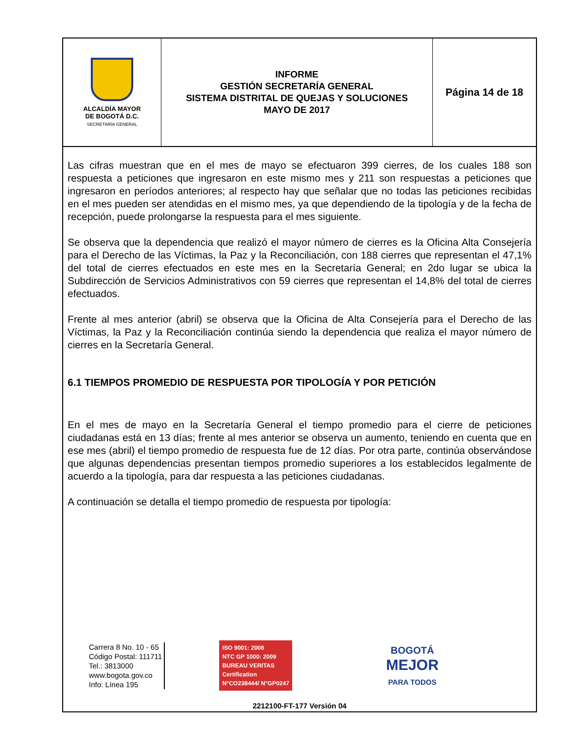| ALCALDÍA MAYOR DE BOGOTÁ D.C. SECRETARÍA GENERAL | INFORME GESTIÓN SECRETARÍA GENERAL SISTEMA DISTRITAL DE QUEJAS Y SOLUCIONES MAYO DE 2017 | Página 14 de 18 |
Las cifras muestran que en el mes de mayo se efectuaron 399 cierres, de los cuales 188 son respuesta a peticiones que ingresaron en este mismo mes y 211 son respuestas a peticiones que ingresaron en períodos anteriores; al respecto hay que señalar que no todas las peticiones recibidas en el mes pueden ser atendidas en el mismo mes, ya que dependiendo de la tipología y de la fecha de recepción, puede prolongarse la respuesta para el mes siguiente.
Se observa que la dependencia que realizó el mayor número de cierres es la Oficina Alta Consejería para el Derecho de las Víctimas, la Paz y la Reconciliación, con 188 cierres que representan el 47,1% del total de cierres efectuados en este mes en la Secretaría General; en 2do lugar se ubica la Subdirección de Servicios Administrativos con 59 cierres que representan el 14,8% del total de cierres efectuados.
Frente al mes anterior (abril) se observa que la Oficina de Alta Consejería para el Derecho de las Víctimas, la Paz y la Reconciliación continúa siendo la dependencia que realiza el mayor número de cierres en la Secretaría General.
6.1 TIEMPOS PROMEDIO DE RESPUESTA POR TIPOLOGÍA Y POR PETICIÓN
En el mes de mayo en la Secretaría General el tiempo promedio para el cierre de peticiones ciudadanas está en 13 días; frente al mes anterior se observa un aumento, teniendo en cuenta que en ese mes (abril) el tiempo promedio de respuesta fue de 12 días. Por otra parte, continúa observándose que algunas dependencias presentan tiempos promedio superiores a los establecidos legalmente de acuerdo a la tipología, para dar respuesta a las peticiones ciudadanas.
A continuación se detalla el tiempo promedio de respuesta por tipología:
Carrera 8 No. 10 - 65
Código Postal: 111711
Tel.: 3813000
www.bogota.gov.co
Info: Línea 195
ISO 9001: 2008
NTC GP 1000: 2009
BUREAU VERITAS
Certification
N°CO238444/ N°GP0247
BOGOTÁ
MEJOR
PARA TODOS
2212100-FT-177 Versión 04